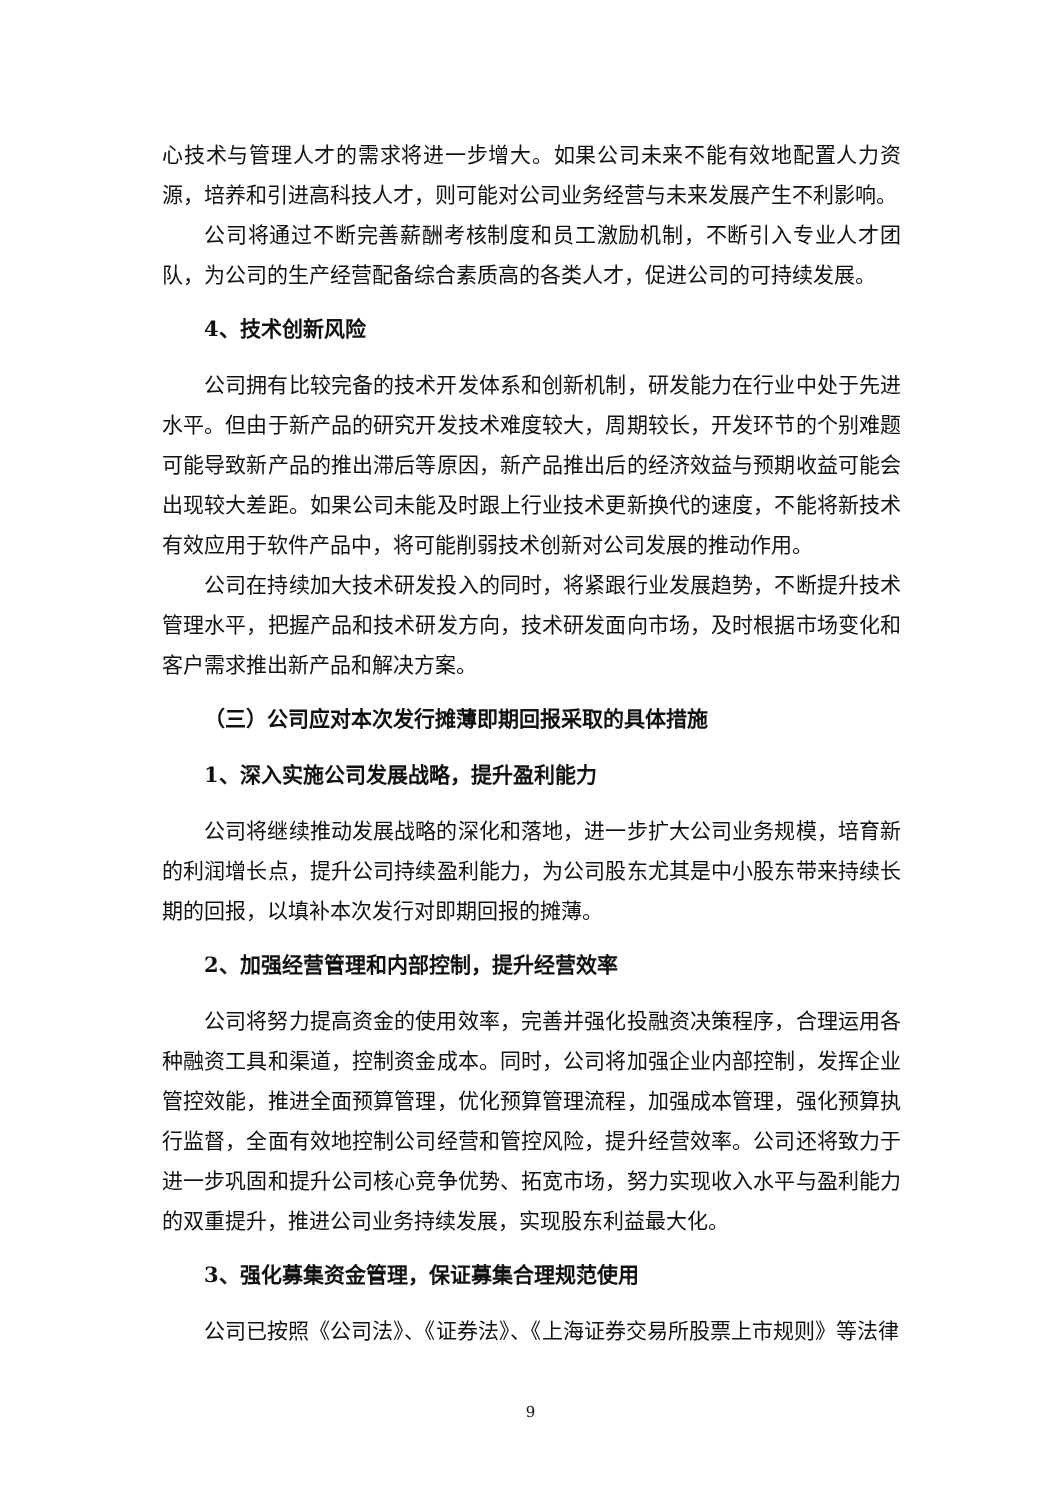心技术与管理人才的需求将进一步增大。如果公司未来不能有效地配置人力资源，培养和引进高科技人才，则可能对公司业务经营与未来发展产生不利影响。
公司将通过不断完善薪酬考核制度和员工激励机制，不断引入专业人才团队，为公司的生产经营配备综合素质高的各类人才，促进公司的可持续发展。
4、技术创新风险
公司拥有比较完备的技术开发体系和创新机制，研发能力在行业中处于先进水平。但由于新产品的研究开发技术难度较大，周期较长，开发环节的个别难题可能导致新产品的推出滞后等原因，新产品推出后的经济效益与预期收益可能会出现较大差距。如果公司未能及时跟上行业技术更新换代的速度，不能将新技术有效应用于软件产品中，将可能削弱技术创新对公司发展的推动作用。
公司在持续加大技术研发投入的同时，将紧跟行业发展趋势，不断提升技术管理水平，把握产品和技术研发方向，技术研发面向市场，及时根据市场变化和客户需求推出新产品和解决方案。
（三）公司应对本次发行摊薄即期回报采取的具体措施
1、深入实施公司发展战略，提升盈利能力
公司将继续推动发展战略的深化和落地，进一步扩大公司业务规模，培育新的利润增长点，提升公司持续盈利能力，为公司股东尤其是中小股东带来持续长期的回报，以填补本次发行对即期回报的摊薄。
2、加强经营管理和内部控制，提升经营效率
公司将努力提高资金的使用效率，完善并强化投融资决策程序，合理运用各种融资工具和渠道，控制资金成本。同时，公司将加强企业内部控制，发挥企业管控效能，推进全面预算管理，优化预算管理流程，加强成本管理，强化预算执行监督，全面有效地控制公司经营和管控风险，提升经营效率。公司还将致力于进一步巩固和提升公司核心竞争优势、拓宽市场，努力实现收入水平与盈利能力的双重提升，推进公司业务持续发展，实现股东利益最大化。
3、强化募集资金管理，保证募集合理规范使用
公司已按照《公司法》、《证券法》、《上海证券交易所股票上市规则》等法律
9